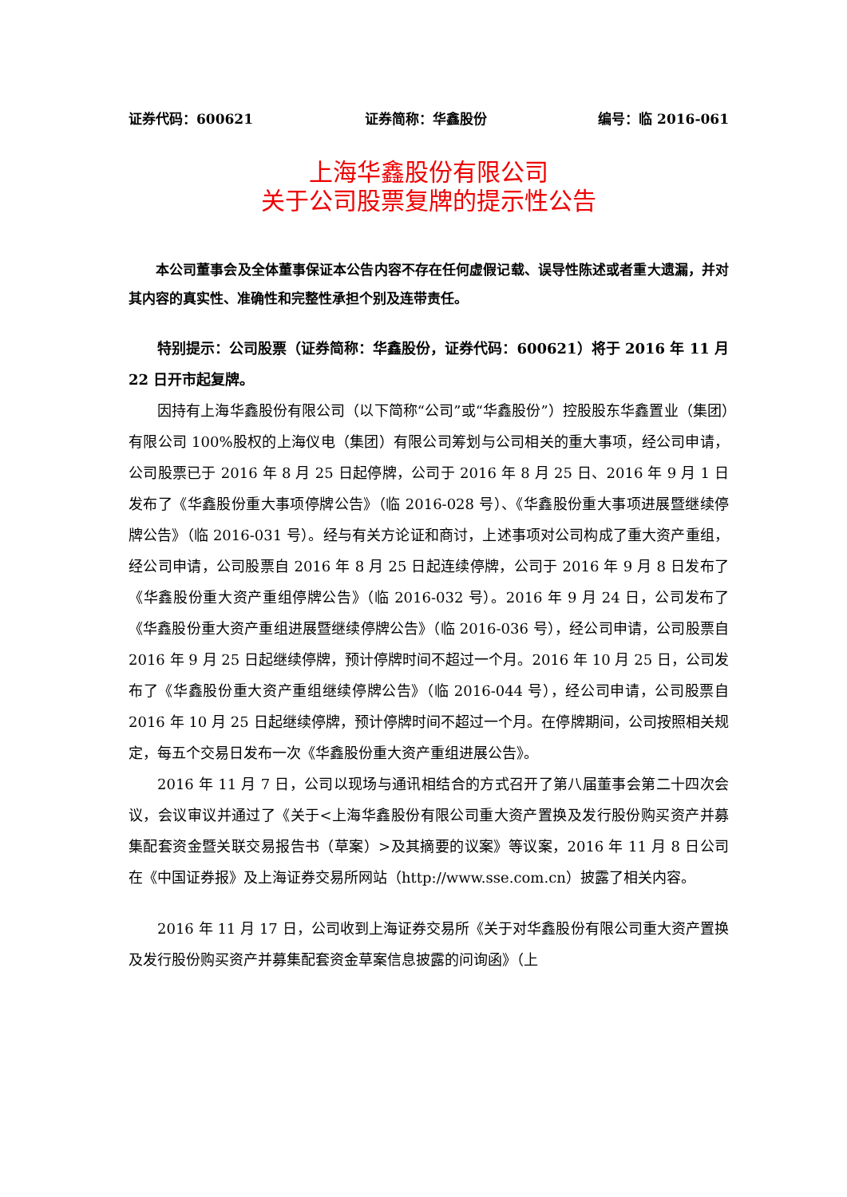证券代码：600621 证券简称：华鑫股份 编号：临 2016-061
上海华鑫股份有限公司
关于公司股票复牌的提示性公告
本公司董事会及全体董事保证本公告内容不存在任何虚假记载、误导性陈述或者重大遗漏，并对其内容的真实性、准确性和完整性承担个别及连带责任。
特别提示：公司股票（证券简称：华鑫股份，证券代码：600621）将于 2016 年 11 月 22 日开市起复牌。
因持有上海华鑫股份有限公司（以下简称“公司”或“华鑫股份”）控股股东华鑫置业（集团）有限公司 100%股权的上海仪电（集团）有限公司筹划与公司相关的重大事项，经公司申请，公司股票已于 2016 年 8 月 25 日起停牌，公司于 2016 年 8 月 25 日、2016 年 9 月 1 日发布了《华鑫股份重大事项停牌公告》（临 2016-028 号）、《华鑫股份重大事项进展暨继续停牌公告》（临 2016-031 号）。经与有关方论证和商讨，上述事项对公司构成了重大资产重组，经公司申请，公司股票自 2016 年 8 月 25 日起连续停牌，公司于 2016 年 9 月 8 日发布了《华鑫股份重大资产重组停牌公告》（临 2016-032 号）。2016 年 9 月 24 日，公司发布了《华鑫股份重大资产重组进展暨继续停牌公告》（临 2016-036 号），经公司申请，公司股票自 2016 年 9 月 25 日起继续停牌，预计停牌时间不超过一个月。2016 年 10 月 25 日，公司发布了《华鑫股份重大资产重组继续停牌公告》（临 2016-044 号），经公司申请，公司股票自 2016 年 10 月 25 日起继续停牌，预计停牌时间不超过一个月。在停牌期间，公司按照相关规定，每五个交易日发布一次《华鑫股份重大资产重组进展公告》。
2016 年 11 月 7 日，公司以现场与通讯相结合的方式召开了第八届董事会第二十四次会议，会议审议并通过了《关于<上海华鑫股份有限公司重大资产置换及发行股份购买资产并募集配套资金暨关联交易报告书（草案）>及其摘要的议案》等议案，2016 年 11 月 8 日公司在《中国证券报》及上海证券交易所网站（http://www.sse.com.cn）披露了相关内容。
2016 年 11 月 17 日，公司收到上海证券交易所《关于对华鑫股份有限公司重大资产置换及发行股份购买资产并募集配套资金草案信息披露的问询函》（上